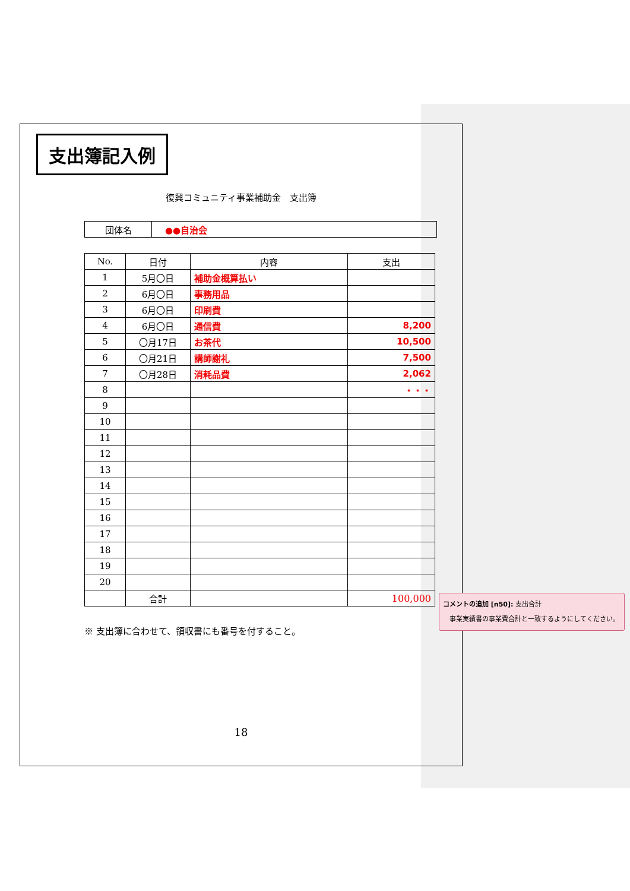支出簿記入例
復興コミュニティ事業補助金　支出簿
| 団体名 | ●●自治会 |
| No. | 日付 | 内容 | 支出 |
| --- | --- | --- | --- |
| 1 | 5月〇日 | 補助金概算払い | |
| 2 | 6月〇日 | 事務用品 | |
| 3 | 6月〇日 | 印刷費 | |
| 4 | 6月〇日 | 通信費 | 8,200 |
| 5 | 〇月17日 | お茶代 | 10,500 |
| 6 | 〇月21日 | 講師謝礼 | 7,500 |
| 7 | 〇月28日 | 消耗品費 | 2,062 |
| 8 | | | ・・・ |
| 9 | | | |
| 10 | | | |
| 11 | | | |
| 12 | | | |
| 13 | | | |
| 14 | | | |
| 15 | | | |
| 16 | | | |
| 17 | | | |
| 18 | | | |
| 19 | | | |
| 20 | | | |
| | 合計 | | 100,000 |
※ 支出簿に合わせて、領収書にも番号を付すること。
18
コメントの追加 [n50]: 支出合計
　事業実績書の事業費合計と一致するようにしてください。